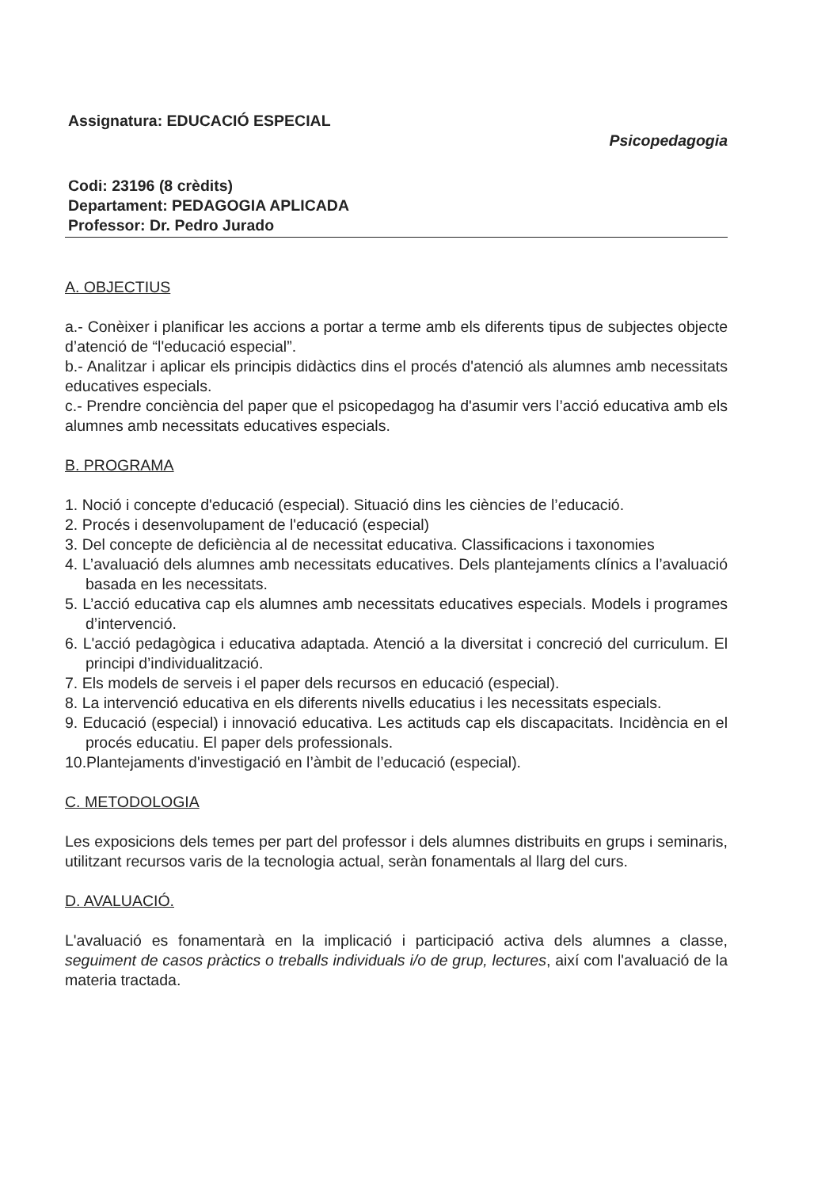Assignatura: EDUCACIÓ ESPECIAL
Psicopedagogia
Codi: 23196 (8 crèdits)
Departament: PEDAGOGIA APLICADA
Professor: Dr. Pedro Jurado
A. OBJECTIUS
a.- Conèixer i planificar les accions a portar a terme amb els diferents tipus de subjectes objecte d’atenció de “l'educació especial”.
b.- Analitzar i aplicar els principis didàctics dins el procés d'atenció als alumnes amb necessitats educatives especials.
c.- Prendre conciència del paper que el psicopedagog ha d'asumir vers l’acció educativa amb els alumnes amb necessitats educatives especials.
B. PROGRAMA
1. Noció i concepte d'educació (especial). Situació dins les ciències de l’educació.
2. Procés i desenvolupament de l'educació (especial)
3. Del concepte de deficiència al de necessitat educativa. Classificacions i taxonomies
4. L’avaluació dels alumnes amb necessitats educatives. Dels plantejaments clínics a l’avaluació basada en les necessitats.
5. L’acció educativa cap els alumnes amb necessitats educatives especials. Models i programes d’intervenció.
6. L'acció pedagògica i educativa adaptada. Atenció a la diversitat i concreció del curriculum. El principi d’individualització.
7. Els models de serveis i el paper dels recursos en educació (especial).
8. La intervenció educativa en els diferents nivells educatius i les necessitats especials.
9. Educació (especial) i innovació educativa. Les actituds cap els discapacitats. Incidència en el procés educatiu. El paper dels professionals.
10.Plantejaments d'investigació en l’àmbit de l’educació (especial).
C. METODOLOGIA
Les exposicions dels temes per part del professor i dels alumnes distribuits en grups i seminaris, utilitzant recursos varis de la tecnologia actual, seràn fonamentals al llarg del curs.
D. AVALUACIÓ.
L'avaluació es fonamentarà en la implicació i participació activa dels alumnes a classe, seguiment de casos pràctics o treballs individuals i/o de grup, lectures, així com l'avaluació de la materia tractada.